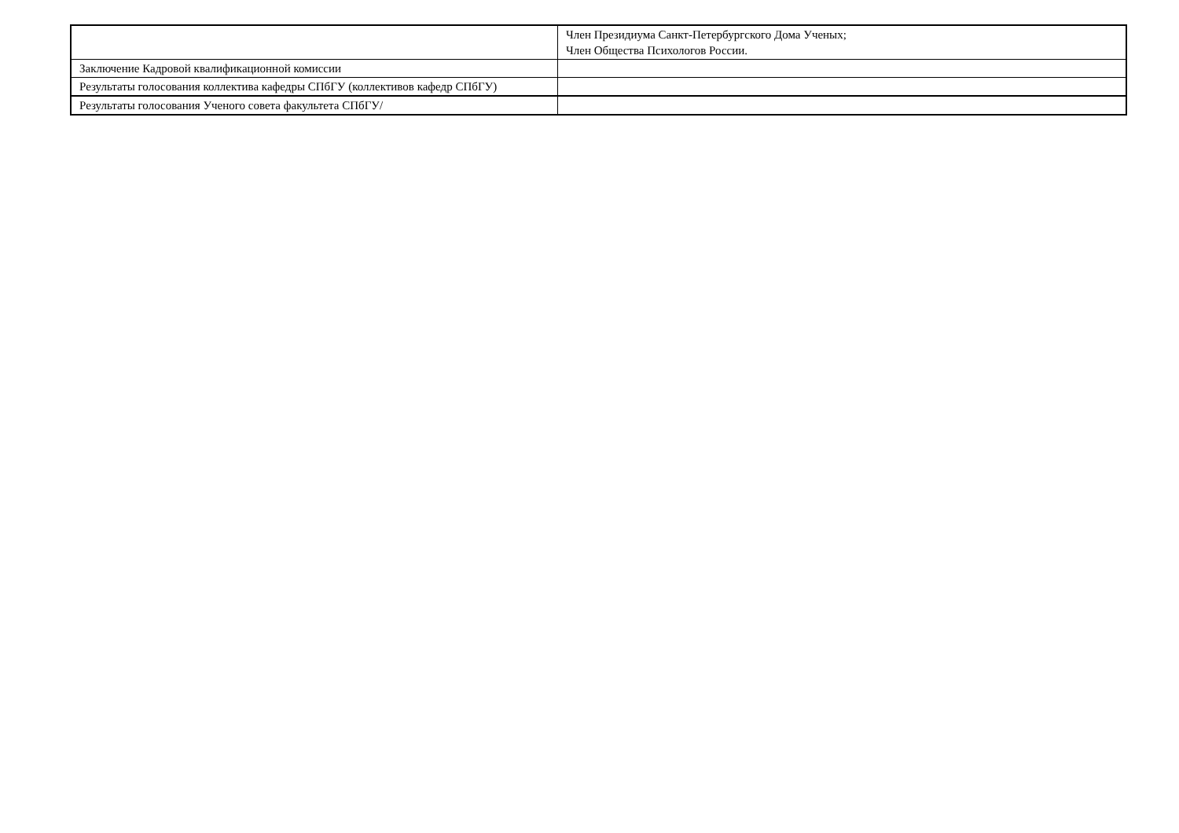| | Член Президиума Санкт-Петербургского Дома Ученых; Член Общества Психологов России. |
| Заключение Кадровой квалификационной комиссии | |
| Результаты голосования коллектива кафедры СПбГУ (коллективов кафедр СПбГУ) | |
| Результаты голосования Ученого совета факультета СПбГУ/ | |